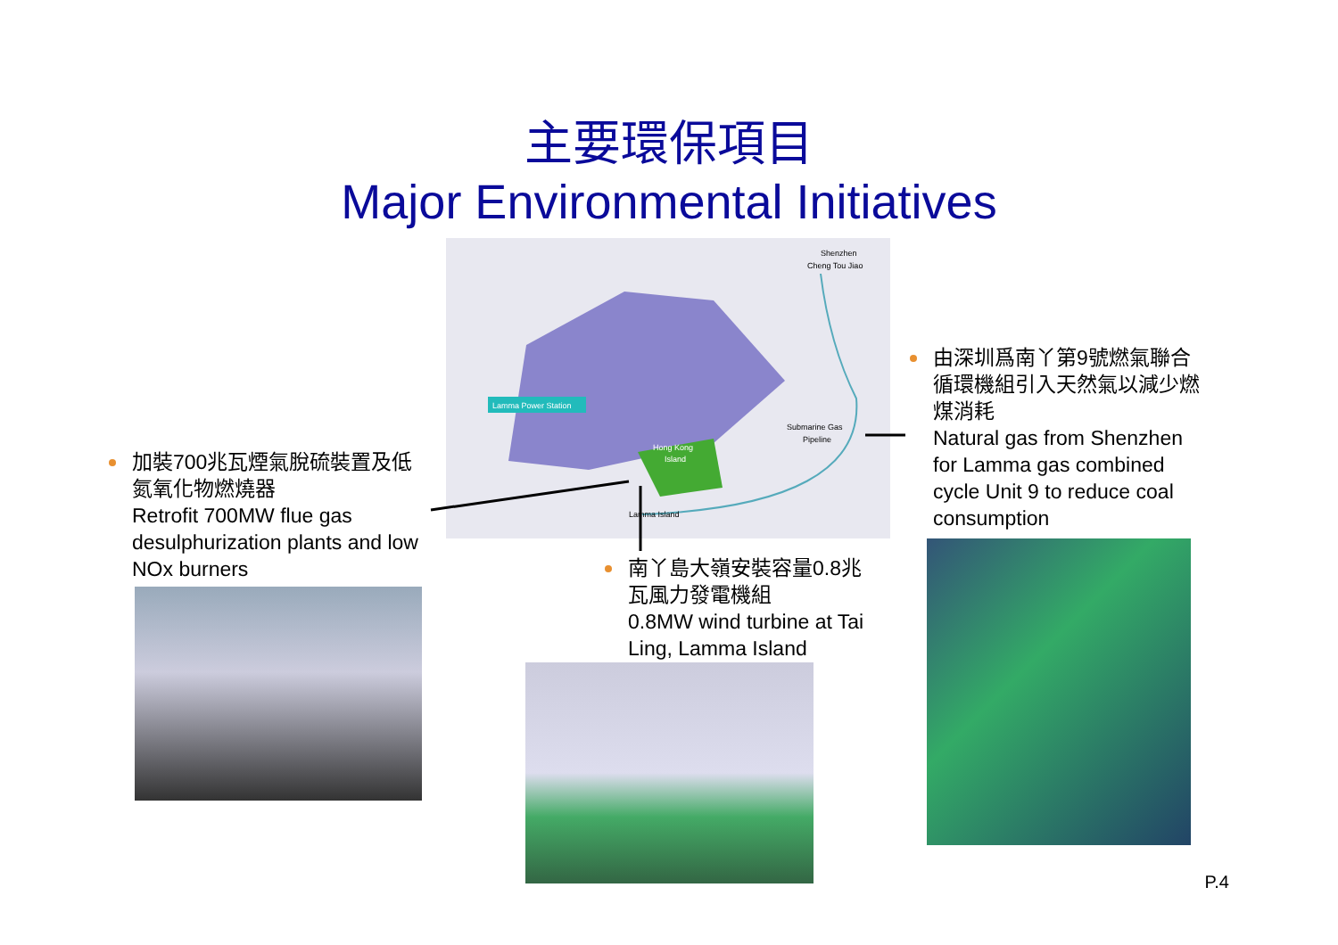主要環保項目
Major Environmental Initiatives
Lamma Power Station
Shenzhen
Cheng Tou Jiao
Submarine Gas
Pipeline
Hong Kong
Island
Lamma Island
加裝700兆瓦煙氣脫硫裝置及低氮氧化物燃燒器
Retrofit 700MW flue gas desulphurization plants and low NOx burners
南丫島大嶺安裝容量0.8兆瓦風力發電機組
0.8MW wind turbine at Tai Ling, Lamma Island
由深圳爲南丫第9號燃氣聯合循環機組引入天然氣以減少燃煤消耗
Natural gas from Shenzhen for Lamma gas combined cycle Unit 9 to reduce coal consumption
P.4